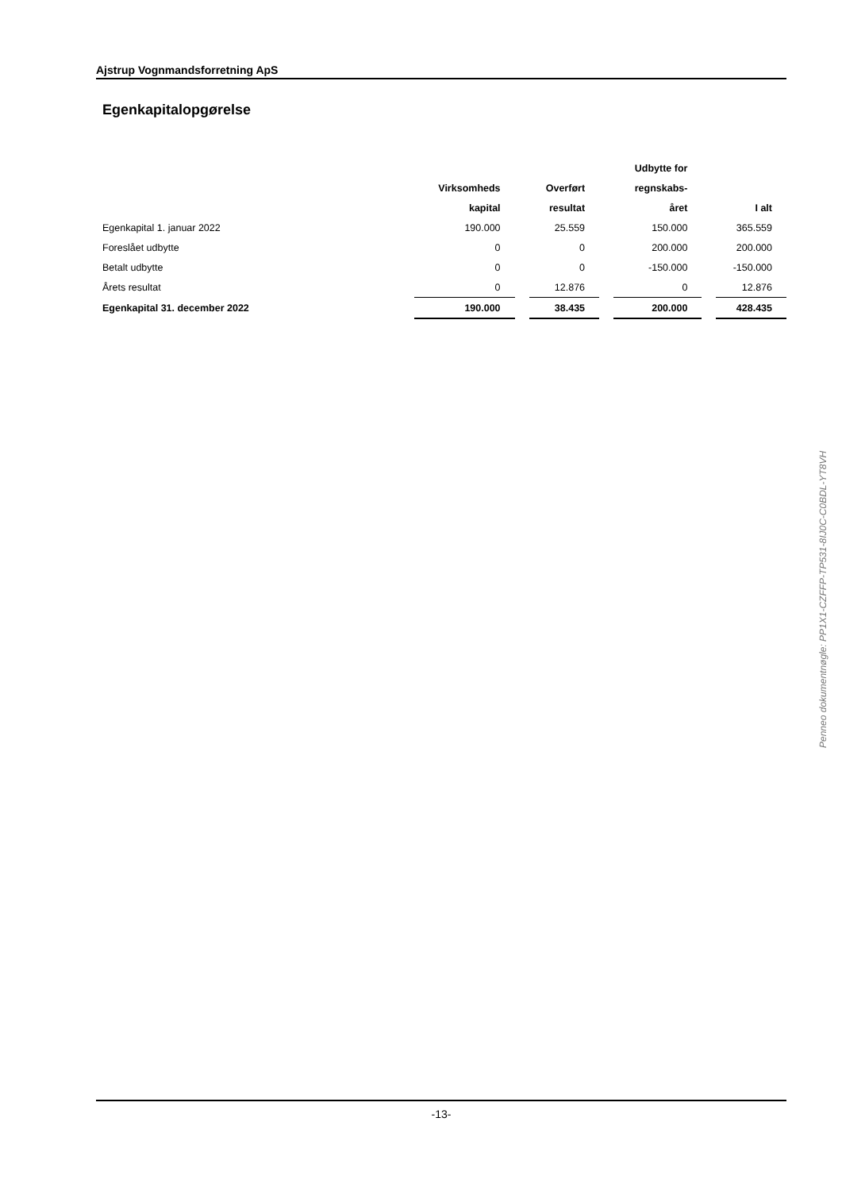Ajstrup Vognmandsforretning ApS
Egenkapitalopgørelse
| | | | | | Udbytte for | | |
| --- | --- | --- | --- | --- | --- | --- | --- |
| | Virksomheds | | Overført | | regnskabs- | | |
| | kapital | | resultat | | året | | I alt |
| Egenkapital 1. januar 2022 | 190.000 | | 25.559 | | 150.000 | | 365.559 |
| Foreslået udbytte | 0 | | 0 | | 200.000 | | 200.000 |
| Betalt udbytte | 0 | | 0 | | -150.000 | | -150.000 |
| Årets resultat | 0 | | 12.876 | | 0 | | 12.876 |
| Egenkapital 31. december 2022 | 190.000 | | 38.435 | | 200.000 | | 428.435 |
Penneo dokumentnøgle: PP1X1-CZFFP-TP531-8IJ0C-C0BDL-YT8VH
-13-